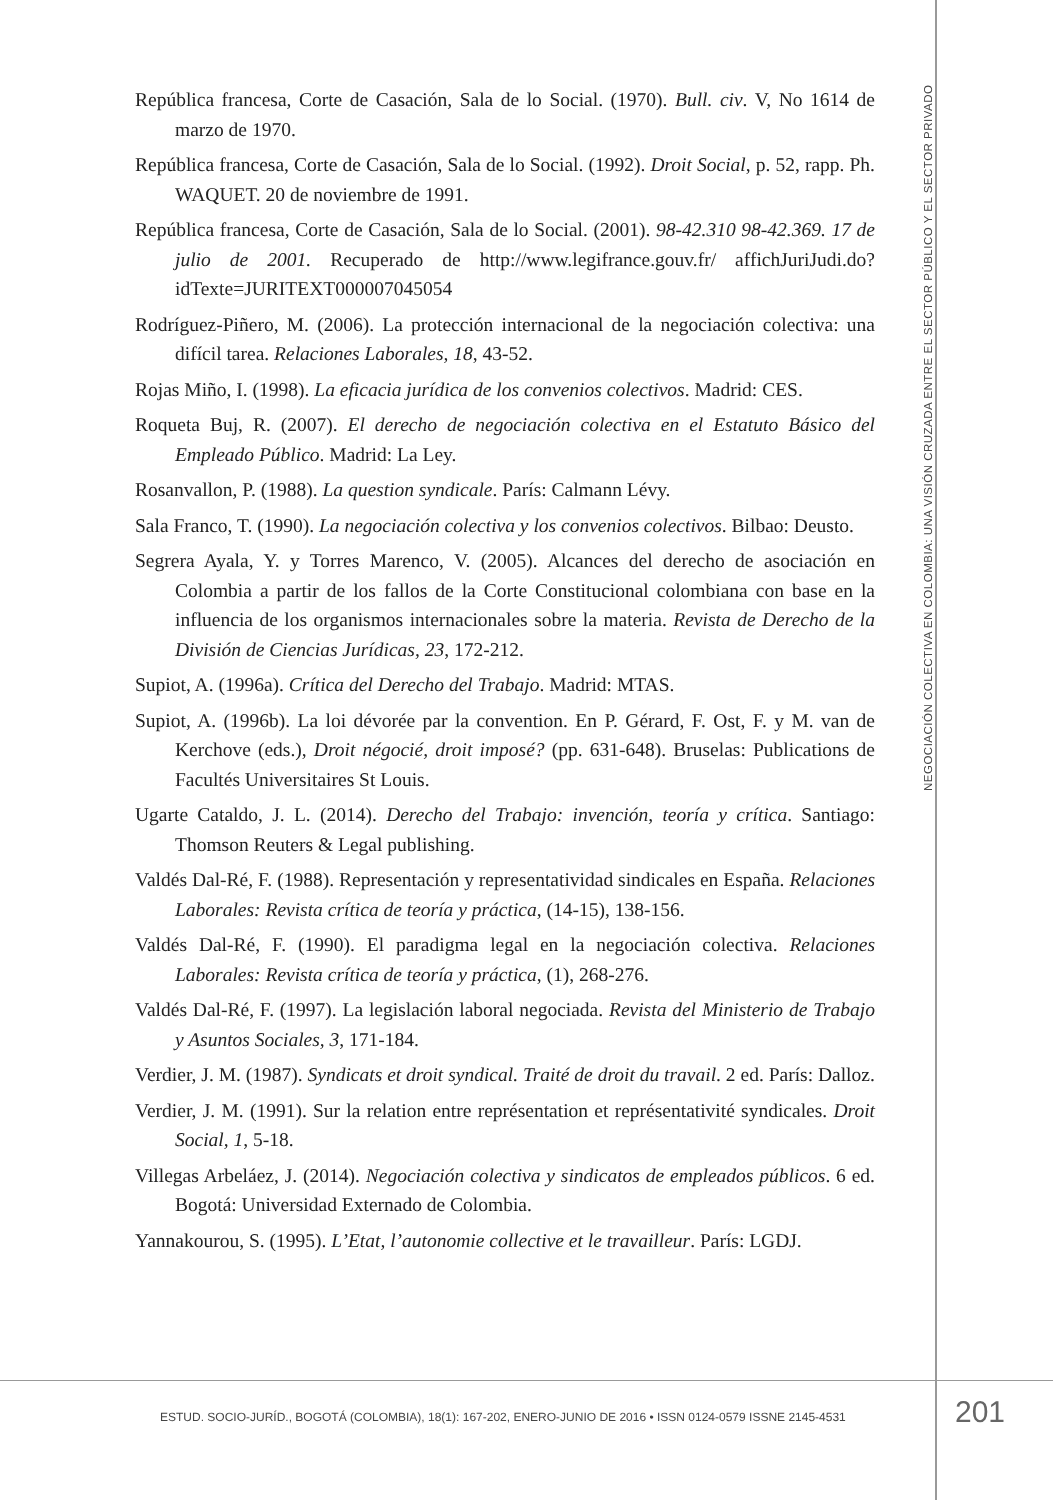República francesa, Corte de Casación, Sala de lo Social. (1970). Bull. civ. V, No 1614 de marzo de 1970.
República francesa, Corte de Casación, Sala de lo Social. (1992). Droit Social, p. 52, rapp. Ph. WAQUET. 20 de noviembre de 1991.
República francesa, Corte de Casación, Sala de lo Social. (2001). 98-42.310 98-42.369. 17 de julio de 2001. Recuperado de http://www.legifrance.gouv.fr/ affichJuriJudi.do?idTexte=JURITEXT000007045054
Rodríguez-Piñero, M. (2006). La protección internacional de la negociación colectiva: una difícil tarea. Relaciones Laborales, 18, 43-52.
Rojas Miño, I. (1998). La eficacia jurídica de los convenios colectivos. Madrid: CES.
Roqueta Buj, R. (2007). El derecho de negociación colectiva en el Estatuto Básico del Empleado Público. Madrid: La Ley.
Rosanvallon, P. (1988). La question syndicale. París: Calmann Lévy.
Sala Franco, T. (1990). La negociación colectiva y los convenios colectivos. Bilbao: Deusto.
Segrera Ayala, Y. y Torres Marenco, V. (2005). Alcances del derecho de asociación en Colombia a partir de los fallos de la Corte Constitucional colombiana con base en la influencia de los organismos internacionales sobre la materia. Revista de Derecho de la División de Ciencias Jurídicas, 23, 172-212.
Supiot, A. (1996a). Crítica del Derecho del Trabajo. Madrid: MTAS.
Supiot, A. (1996b). La loi dévorée par la convention. En P. Gérard, F. Ost, F. y M. van de Kerchove (eds.), Droit négocié, droit imposé? (pp. 631-648). Bruselas: Publications de Facultés Universitaires St Louis.
Ugarte Cataldo, J. L. (2014). Derecho del Trabajo: invención, teoría y crítica. Santiago: Thomson Reuters & Legal publishing.
Valdés Dal-Ré, F. (1988). Representación y representatividad sindicales en España. Relaciones Laborales: Revista crítica de teoría y práctica, (14-15), 138-156.
Valdés Dal-Ré, F. (1990). El paradigma legal en la negociación colectiva. Relaciones Laborales: Revista crítica de teoría y práctica, (1), 268-276.
Valdés Dal-Ré, F. (1997). La legislación laboral negociada. Revista del Ministerio de Trabajo y Asuntos Sociales, 3, 171-184.
Verdier, J. M. (1987). Syndicats et droit syndical. Traité de droit du travail. 2 ed. París: Dalloz.
Verdier, J. M. (1991). Sur la relation entre représentation et représentativité syndicales. Droit Social, 1, 5-18.
Villegas Arbeláez, J. (2014). Negociación colectiva y sindicatos de empleados públicos. 6 ed. Bogotá: Universidad Externado de Colombia.
Yannakourou, S. (1995). L’Etat, l’autonomie collective et le travailleur. París: LGDJ.
NEGOCIACIÓN COLECTIVA EN COLOMBIA: UNA VISIÓN CRUZADA ENTRE EL SECTOR PÚBLICO Y EL SECTOR PRIVADO
ESTUD. SOCIO-JURÍD., BOGOTÁ (COLOMBIA), 18(1): 167-202, ENERO-JUNIO DE 2016 • ISSN 0124-0579 ISSNE 2145-4531
201